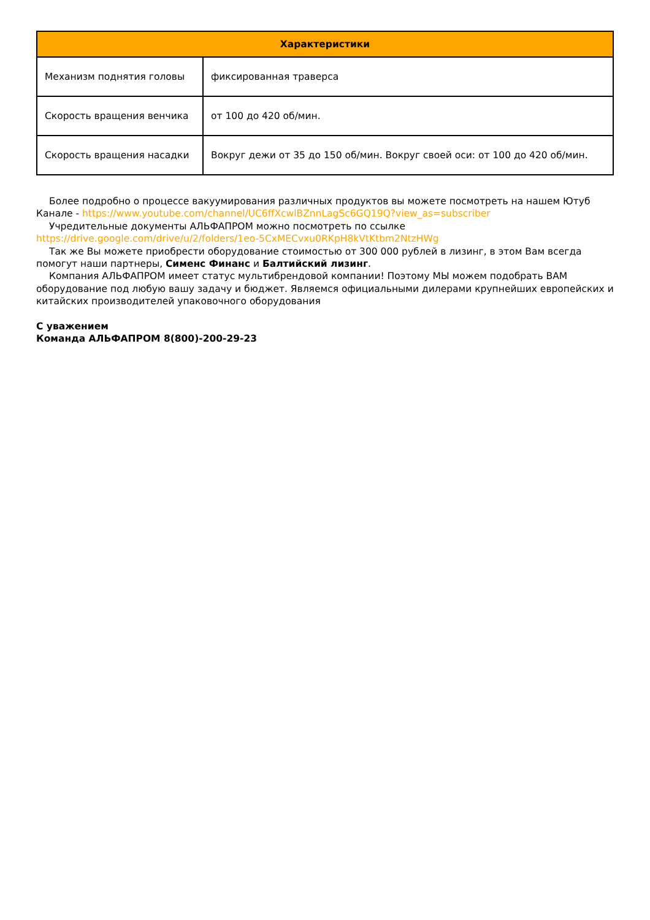| Характеристики | |
| --- | --- |
| Механизм поднятия головы | фиксированная траверса |
| Скорость вращения венчика | от 100 до 420 об/мин. |
| Скорость вращения насадки | Вокруг дежи от 35 до 150 об/мин. Вокруг своей оси: от 100 до 420 об/мин. |
Более подробно о процессе вакуумирования различных продуктов вы можете посмотреть на нашем Ютуб Канале - https://www.youtube.com/channel/UC6ffXcwlBZnnLagSc6GQ19Q?view_as=subscriber
Учредительные документы АЛЬФАПРОМ можно посмотреть по ссылке
https://drive.google.com/drive/u/2/folders/1eo-5CxMECvxu0RKpH8kVtKtbm2NtzHWg
Так же Вы можете приобрести оборудование стоимостью от 300 000 рублей в лизинг, в этом Вам всегда помогут наши партнеры, Сименс Финанс и Балтийский лизинг.
Компания АЛЬФАПРОМ имеет статус мультибрендовой компании! Поэтому МЫ можем подобрать ВАМ оборудование под любую вашу задачу и бюджет. Являемся официальными дилерами крупнейших европейских и китайских производителей упаковочного оборудования
С уважением
Команда АЛЬФАПРОМ 8(800)-200-29-23